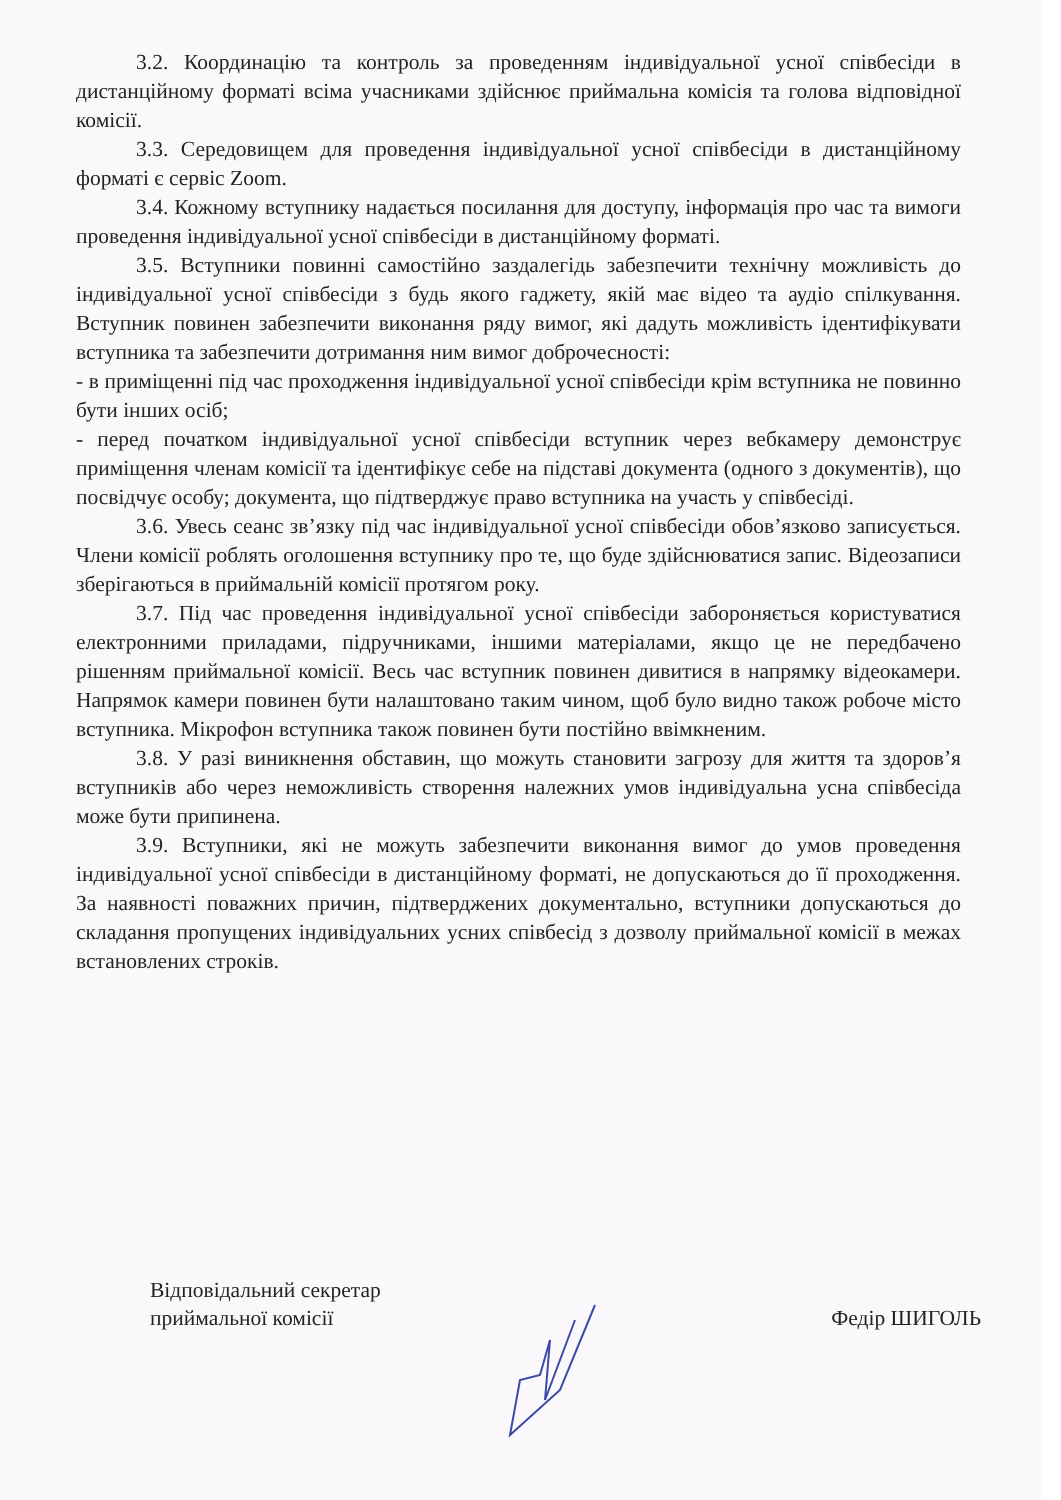3.2. Координацію та контроль за проведенням індивідуальної усної співбесіди в дистанційному форматі всіма учасниками здійснює приймальна комісія та голова відповідної комісії.
3.3. Середовищем для проведення індивідуальної усної співбесіди в дистанційному форматі є сервіс Zoom.
3.4. Кожному вступнику надається посилання для доступу, інформація про час та вимоги проведення індивідуальної усної співбесіди в дистанційному форматі.
3.5. Вступники повинні самостійно заздалегідь забезпечити технічну можливість до індивідуальної усної співбесіди з будь якого гаджету, якій має відео та аудіо спілкування. Вступник повинен забезпечити виконання ряду вимог, які дадуть можливість ідентифікувати вступника та забезпечити дотримання ним вимог доброчесності:
- в приміщенні під час проходження індивідуальної усної співбесіди крім вступника не повинно бути інших осіб;
- перед початком індивідуальної усної співбесіди вступник через вебкамеру демонструє приміщення членам комісії та ідентифікує себе на підставі документа (одного з документів), що посвідчує особу; документа, що підтверджує право вступника на участь у співбесіді.
3.6. Увесь сеанс зв’язку під час індивідуальної усної співбесіди обов’язково записується. Члени комісії роблять оголошення вступнику про те, що буде здійснюватися запис. Відеозаписи зберігаються в приймальній комісії протягом року.
3.7. Під час проведення індивідуальної усної співбесіди забороняється користуватися електронними приладами, підручниками, іншими матеріалами, якщо це не передбачено рішенням приймальної комісії. Весь час вступник повинен дивитися в напрямку відеокамери. Напрямок камери повинен бути налаштовано таким чином, щоб було видно також робоче місто вступника. Мікрофон вступника також повинен бути постійно ввімкненим.
3.8. У разі виникнення обставин, що можуть становити загрозу для життя та здоров’я вступників або через неможливість створення належних умов індивідуальна усна співбесіда може бути припинена.
3.9. Вступники, які не можуть забезпечити виконання вимог до умов проведення індивідуальної усної співбесіди в дистанційному форматі, не допускаються до її проходження. За наявності поважних причин, підтверджених документально, вступники допускаються до складання пропущених індивідуальних усних співбесід з дозволу приймальної комісії в межах встановлених строків.
Відповідальний секретар
приймальної комісії
Федір ШИГОЛЬ